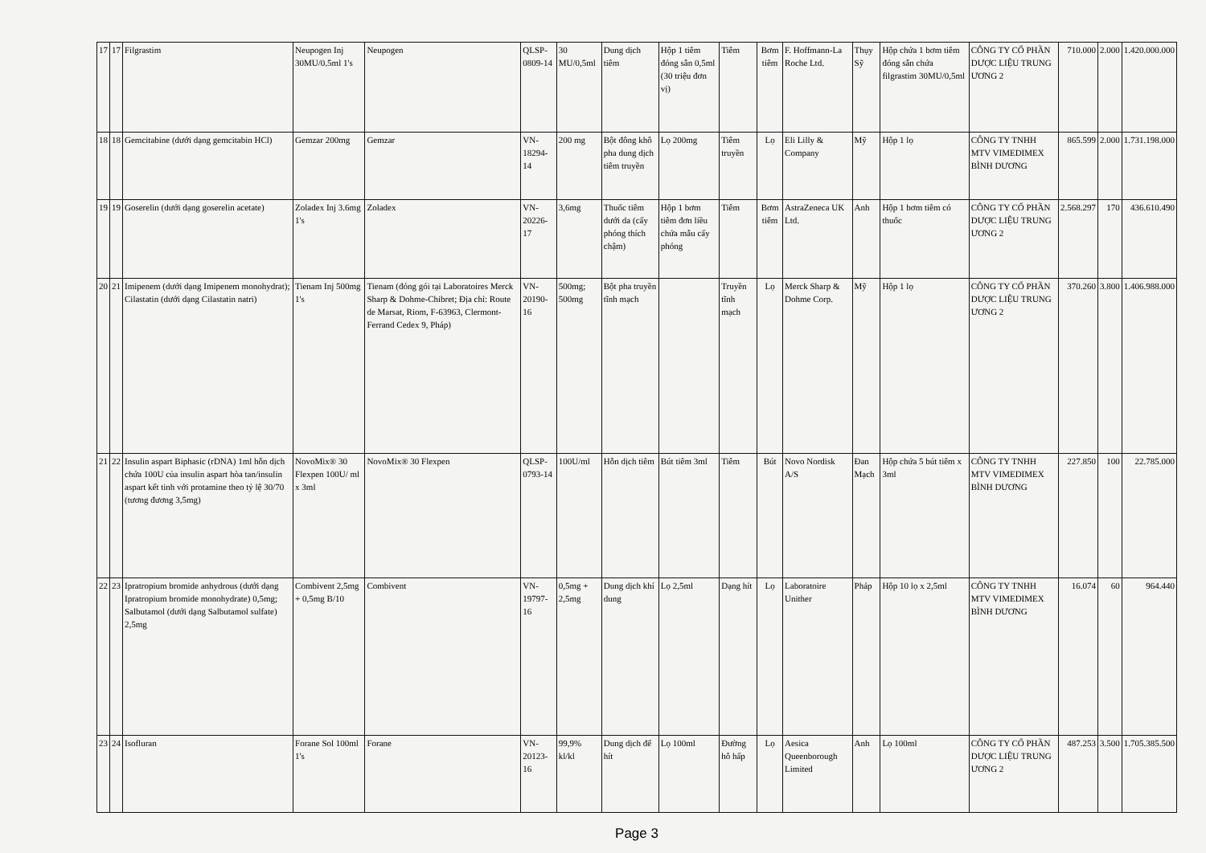| 17 | 17 | Filgrastim | Neupogen Inj 30MU/0.5ml 1's | Neupogen | QLSP-0809-14 | 30 MU/0,5ml | Dung dịch tiêm | Hộp 1 tiêm đóng sẵn 0,5ml (30 triệu đơn vị) | Tiêm | Bơm tiêm | F. Hoffmann-La Roche Ltd. | Thụy Sỹ | Hộp chứa 1 bơm tiêm đóng sẵn chứa filgrastim 30MU/0,5ml | CÔNG TY CỔ PHẦN DƯỢC LIỆU TRUNG ƯƠNG 2 | 710.000 | 2.000 | 1.420.000.000 |
| 18 | 18 | Gemcitabine (dưới dạng gemcitabin HCl) | Gemzar 200mg | Gemzar | VN-18294-14 | 200 mg | Bột đông khô pha dung dịch tiêm truyền | Lọ 200mg | Tiêm truyền | Lọ | Eli Lilly & Company | Mỹ | Hộp 1 lọ | CÔNG TY TNHH MTV VIMEDIMEX BÌNH DƯƠNG | 865.599 | 2.000 | 1.731.198.000 |
| 19 | 19 | Goserelin (dưới dạng goserelin acetate) | Zoladex Inj 3.6mg 1's | Zoladex | VN-20226-17 | 3,6mg | Thuốc tiêm dưới da (cấy phóng thích chậm) | Hộp 1 bơm tiêm đơn liều chứa mẫu cấy phóng | Tiêm | Bơm tiêm | AstraZeneca UK Ltd. | Anh | Hộp 1 bơm tiêm có thuốc | CÔNG TY CỔ PHẦN DƯỢC LIỆU TRUNG ƯƠNG 2 | 2.568.297 | 170 | 436.610.490 |
| 20 | 21 | Imipenem (dưới dạng Imipenem monohydrat); Cilastatin (dưới dạng Cilastatin natri) | Tienam Inj 500mg 1's | Tienam (đóng gói tại Laboratoires Merck Sharp & Dohme-Chibret; Địa chỉ: Route de Marsat, Riom, F-63963, Clermont-Ferrand Cedex 9, Pháp) | VN-20190-16 | 500mg; 500mg | Bột pha truyền tĩnh mạch | | Truyền tĩnh mạch | Lọ | Merck Sharp & Dohme Corp. | Mỹ | Hộp 1 lọ | CÔNG TY CỔ PHẦN DƯỢC LIỆU TRUNG ƯƠNG 2 | 370.260 | 3.800 | 1.406.988.000 |
| 21 | 22 | Insulin aspart Biphasic (rDNA) 1ml hỗn dịch chứa 100U của insulin aspart hòa tan/insulin aspart kết tinh với protamine theo tỷ lệ 30/70 (tương đương 3,5mg) | NovoMix® 30 Flexpen 100U/ ml x 3ml | NovoMix® 30 Flexpen | QLSP-0793-14 | 100U/ml | Hỗn dịch tiêm | Bút tiêm 3ml | Tiêm | Bút | Novo Nordisk A/S | Đan Mạch | Hộp chứa 5 bút tiêm x 3ml | CÔNG TY TNHH MTV VIMEDIMEX BÌNH DƯƠNG | 227.850 | 100 | 22.785.000 |
| 22 | 23 | Ipratropium bromide anhydrous (dưới dạng Ipratropium bromide monohydrate) 0,5mg; Salbutamol (dưới dạng Salbutamol sulfate) 2,5mg | Combivent 2,5mg + 0,5mg B/10 | Combivent | VN-19797-16 | 0,5mg + 2,5mg | Dung dịch khí dung | Lọ 2,5ml | Dạng hít | Lọ | Laboratoire Unither | Pháp | Hộp 10 lọ x 2,5ml | CÔNG TY TNHH MTV VIMEDIMEX BÌNH DƯƠNG | 16.074 | 60 | 964.440 |
| 23 | 24 | Isofluran | Forane Sol 100ml 1's | Forane | VN-20123-16 | 99,9% kl/kl | Dung dịch để hít | Lọ 100ml | Đường hô hấp | Lọ | Aesica Queenborough Limited | Anh | Lọ 100ml | CÔNG TY CỔ PHẦN DƯỢC LIỆU TRUNG ƯƠNG 2 | 487.253 | 3.500 | 1.705.385.500 |
Page 3